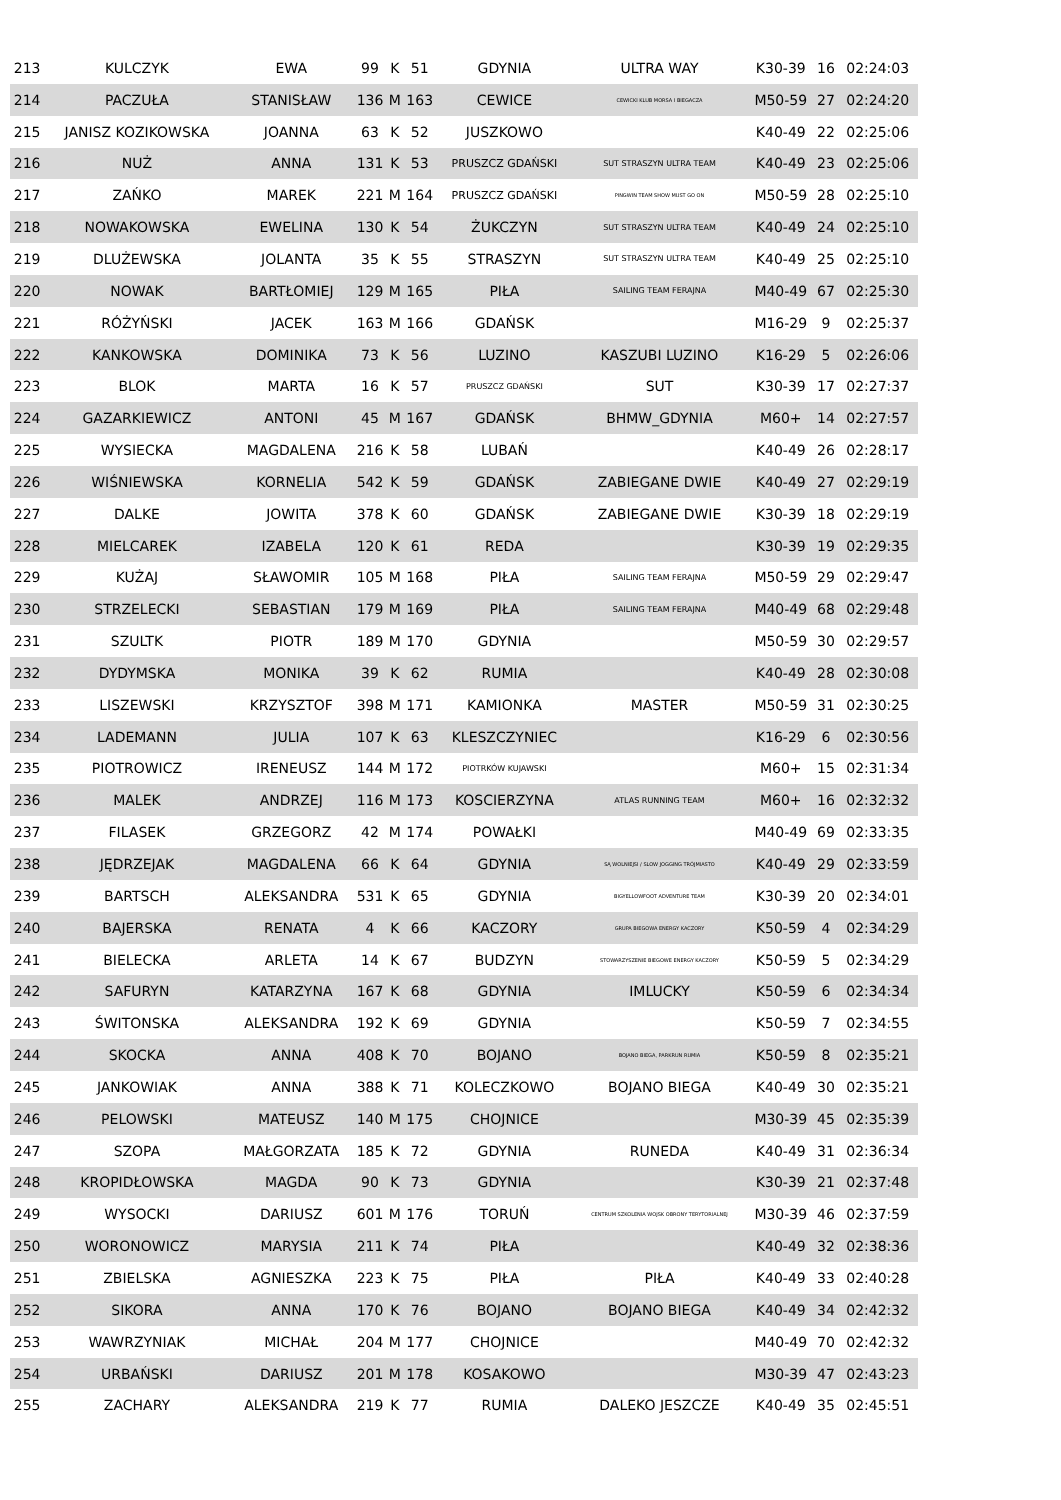| 213 | KULCZYK | EWA | 99 | K | 51 | GDYNIA | ULTRA WAY | K30-39 | 16 | 02:24:03 |
| 214 | PACZUŁA | STANISŁAW | 136 | M | 163 | CEWICE | CEWICKI KLUB MORSA I BIEGACZA | M50-59 | 27 | 02:24:20 |
| 215 | JANISZ KOZIKOWSKA | JOANNA | 63 | K | 52 | JUSZKOWO | | K40-49 | 22 | 02:25:06 |
| 216 | NUŻ | ANNA | 131 | K | 53 | PRUSZCZ GDAŃSKI | SUT STRASZYN ULTRA TEAM | K40-49 | 23 | 02:25:06 |
| 217 | ZAŃKO | MAREK | 221 | M | 164 | PRUSZCZ GDAŃSKI | PINGWIN TEAM SHOW MUST GO ON | M50-59 | 28 | 02:25:10 |
| 218 | NOWAKOWSKA | EWELINA | 130 | K | 54 | ŻUKCZYN | SUT STRASZYN ULTRA TEAM | K40-49 | 24 | 02:25:10 |
| 219 | DLUŻEWSKA | JOLANTA | 35 | K | 55 | STRASZYN | SUT STRASZYN ULTRA TEAM | K40-49 | 25 | 02:25:10 |
| 220 | NOWAK | BARTŁOMIEJ | 129 | M | 165 | PIŁA | SAILING TEAM FERAJNA | M40-49 | 67 | 02:25:30 |
| 221 | RÓŻYŃSKI | JACEK | 163 | M | 166 | GDAŃSK | | M16-29 | 9 | 02:25:37 |
| 222 | KANKOWSKA | DOMINIKA | 73 | K | 56 | LUZINO | KASZUBI LUZINO | K16-29 | 5 | 02:26:06 |
| 223 | BLOK | MARTA | 16 | K | 57 | PRUSZCZ GDAŃSKI | SUT | K30-39 | 17 | 02:27:37 |
| 224 | GAZARKIEWICZ | ANTONI | 45 | M | 167 | GDAŃSK | BHMW_GDYNIA | M60+ | 14 | 02:27:57 |
| 225 | WYSIECKA | MAGDALENA | 216 | K | 58 | LUBAŃ | | K40-49 | 26 | 02:28:17 |
| 226 | WIŚNIEWSKA | KORNELIA | 542 | K | 59 | GDAŃSK | ZABIEGANE DWIE | K40-49 | 27 | 02:29:19 |
| 227 | DALKE | JOWITA | 378 | K | 60 | GDAŃSK | ZABIEGANE DWIE | K30-39 | 18 | 02:29:19 |
| 228 | MIELCAREK | IZABELA | 120 | K | 61 | REDA | | K30-39 | 19 | 02:29:35 |
| 229 | KUŻAJ | SŁAWOMIR | 105 | M | 168 | PIŁA | SAILING TEAM FERAJNA | M50-59 | 29 | 02:29:47 |
| 230 | STRZELECKI | SEBASTIAN | 179 | M | 169 | PIŁA | SAILING TEAM FERAJNA | M40-49 | 68 | 02:29:48 |
| 231 | SZULTK | PIOTR | 189 | M | 170 | GDYNIA | | M50-59 | 30 | 02:29:57 |
| 232 | DYDYMSKA | MONIKA | 39 | K | 62 | RUMIA | | K40-49 | 28 | 02:30:08 |
| 233 | LISZEWSKI | KRZYSZTOF | 398 | M | 171 | KAMIONKA | MASTER | M50-59 | 31 | 02:30:25 |
| 234 | LADEMANN | JULIA | 107 | K | 63 | KLESZCZYNIEC | | K16-29 | 6 | 02:30:56 |
| 235 | PIOTROWICZ | IRENEUSZ | 144 | M | 172 | PIOTRKÓW KUJAWSKI | | M60+ | 15 | 02:31:34 |
| 236 | MALEK | ANDRZEJ | 116 | M | 173 | KOSCIERZYNA | ATLAS RUNNING TEAM | M60+ | 16 | 02:32:32 |
| 237 | FILASEK | GRZEGORZ | 42 | M | 174 | POWAŁKI | | M40-49 | 69 | 02:33:35 |
| 238 | JĘDRZEJAK | MAGDALENA | 66 | K | 64 | GDYNIA | SĄ WOLNIEJSI / SLOW JOGGING TRÓJMIASTO | K40-49 | 29 | 02:33:59 |
| 239 | BARTSCH | ALEKSANDRA | 531 | K | 65 | GDYNIA | BIGYELLOWFOOT ADVENTURE TEAM | K30-39 | 20 | 02:34:01 |
| 240 | BAJERSKA | RENATA | 4 | K | 66 | KACZORY | GRUPA BIEGOWA ENERGY KACZORY | K50-59 | 4 | 02:34:29 |
| 241 | BIELECKA | ARLETA | 14 | K | 67 | BUDZYN | STOWARZYSZENIE BIEGOWE ENERGY KACZORY | K50-59 | 5 | 02:34:29 |
| 242 | SAFURYN | KATARZYNA | 167 | K | 68 | GDYNIA | IMLUCKY | K50-59 | 6 | 02:34:34 |
| 243 | ŚWITONSKA | ALEKSANDRA | 192 | K | 69 | GDYNIA | | K50-59 | 7 | 02:34:55 |
| 244 | SKOCKA | ANNA | 408 | K | 70 | BOJANO | BOJANO BIEGA, PARKRUN RUMIA | K50-59 | 8 | 02:35:21 |
| 245 | JANKOWIAK | ANNA | 388 | K | 71 | KOLECZKOWO | BOJANO BIEGA | K40-49 | 30 | 02:35:21 |
| 246 | PELOWSKI | MATEUSZ | 140 | M | 175 | CHOJNICE | | M30-39 | 45 | 02:35:39 |
| 247 | SZOPA | MAŁGORZATA | 185 | K | 72 | GDYNIA | RUNEDA | K40-49 | 31 | 02:36:34 |
| 248 | KROPIDŁOWSKA | MAGDA | 90 | K | 73 | GDYNIA | | K30-39 | 21 | 02:37:48 |
| 249 | WYSOCKI | DARIUSZ | 601 | M | 176 | TORUŃ | CENTRUM SZKOLENIA WOJSK OBRONY TERYTORIALNEJ | M30-39 | 46 | 02:37:59 |
| 250 | WORONOWICZ | MARYSIA | 211 | K | 74 | PIŁA | | K40-49 | 32 | 02:38:36 |
| 251 | ZBIELSKA | AGNIESZKA | 223 | K | 75 | PIŁA | PIŁA | K40-49 | 33 | 02:40:28 |
| 252 | SIKORA | ANNA | 170 | K | 76 | BOJANO | BOJANO BIEGA | K40-49 | 34 | 02:42:32 |
| 253 | WAWRZYNIAK | MICHAŁ | 204 | M | 177 | CHOJNICE | | M40-49 | 70 | 02:42:32 |
| 254 | URBAŃSKI | DARIUSZ | 201 | M | 178 | KOSAKOWO | | M30-39 | 47 | 02:43:23 |
| 255 | ZACHARY | ALEKSANDRA | 219 | K | 77 | RUMIA | DALEKO JESZCZE | K40-49 | 35 | 02:45:51 |